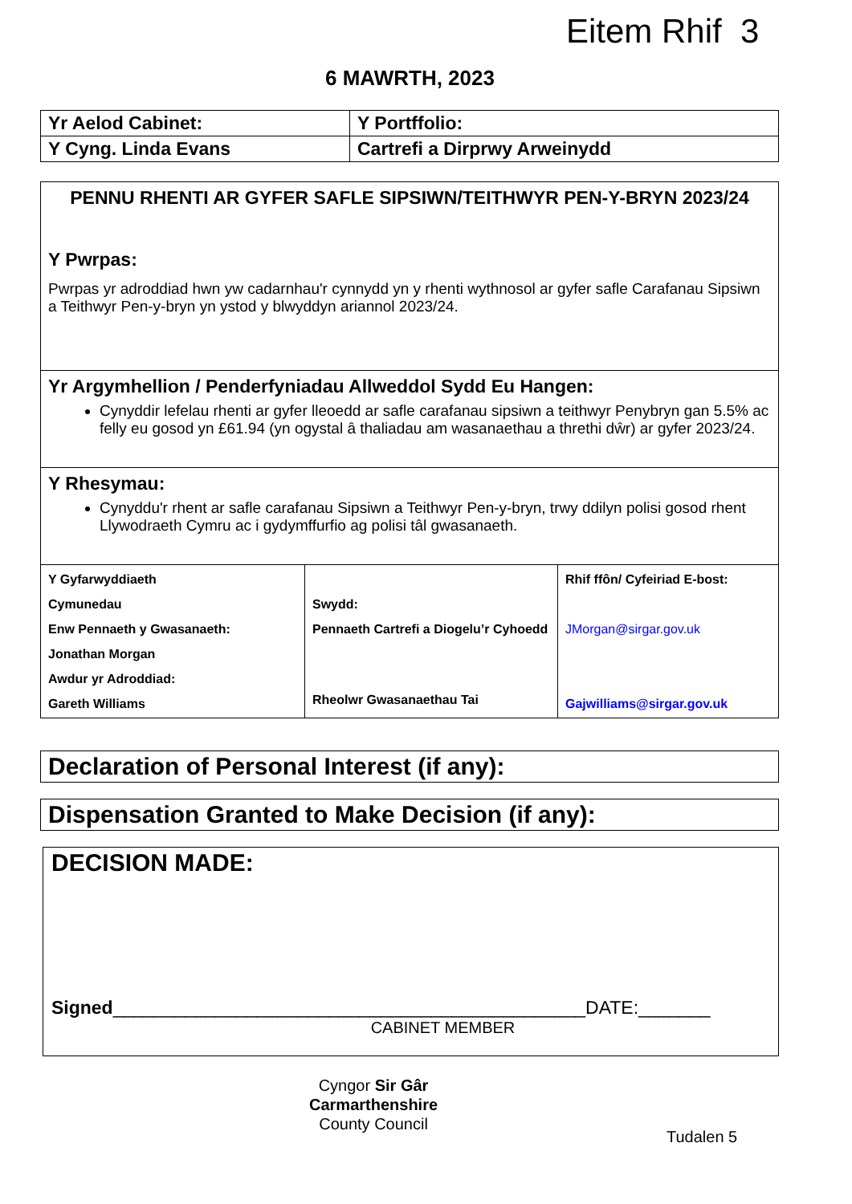Eitem Rhif 3
6 MAWRTH, 2023
| Yr Aelod Cabinet: | Y Portffolio: |
| Y Cyng. Linda Evans | Cartrefi a Dirprwy Arweinydd |
PENNU RHENTI AR GYFER SAFLE SIPSIWN/TEITHWYR PEN-Y-BRYN 2023/24
Y Pwrpas:
Pwrpas yr adroddiad hwn yw cadarnhau'r cynnydd yn y rhenti wythnosol ar gyfer safle Carafanau Sipsiwn a Teithwyr Pen-y-bryn yn ystod y blwyddyn ariannol 2023/24.
Yr Argymhellion / Penderfyniadau Allweddol Sydd Eu Hangen:
Cynyddir lefelau rhenti ar gyfer lleoedd ar safle carafanau sipsiwn a teithwyr Penybryn gan 5.5% ac felly eu gosod yn £61.94 (yn ogystal â thaliadau am wasanaethau a threthi dŵr) ar gyfer 2023/24.
Y Rhesymau:
Cynyddu'r rhent ar safle carafanau Sipsiwn a Teithwyr Pen-y-bryn, trwy ddilyn polisi gosod rhent Llywodraeth Cymru ac i gydymffurfio ag polisi tâl gwasanaeth.
| Y Gyfarwyddiaeth Cymunedau Enw Pennaeth y Gwasanaeth: Jonathan Morgan Awdur yr Adroddiad: Gareth Williams | Swydd: Pennaeth Cartrefi a Diogelu’r Cyhoedd Rheolwr Gwasanaethau Tai | Rhif ffôn/ Cyfeiriad E-bost: JMorgan@sirgar.gov.uk Gajwilliams@sirgar.gov.uk |
Declaration of Personal Interest (if any):
Dispensation Granted to Make Decision (if any):
DECISION MADE:
Signed______________________________________________DATE:_______
CABINET MEMBER
Cyngor Sir Gâr
Carmarthenshire
County Council
Tudalen 5